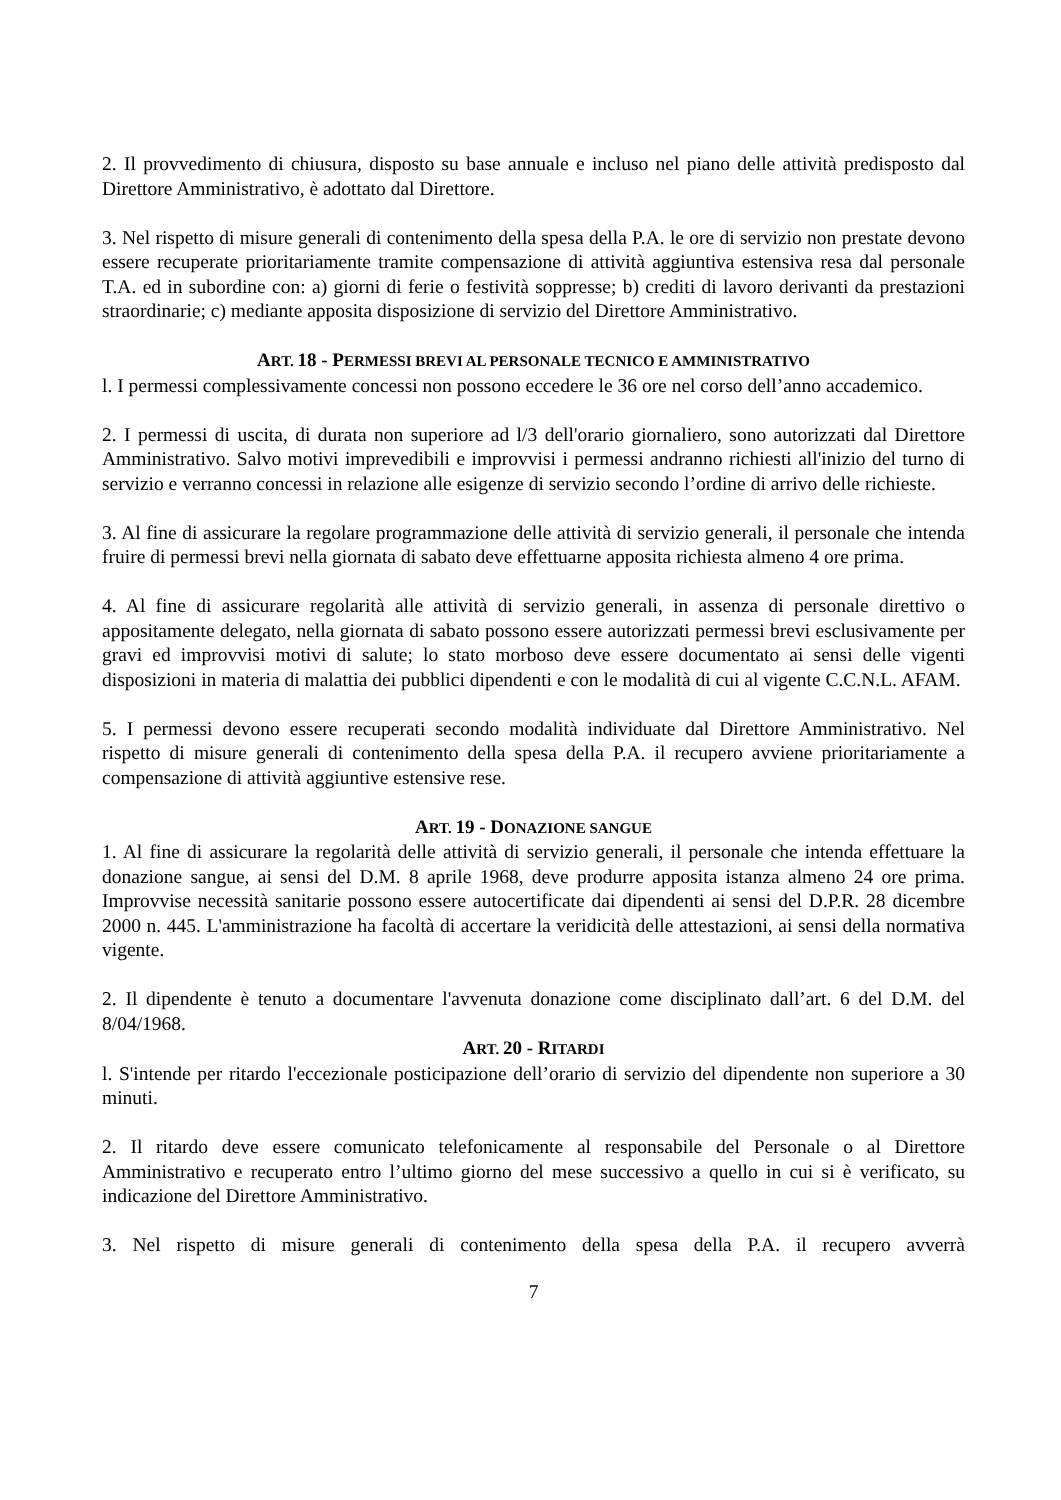2. Il provvedimento di chiusura, disposto su base annuale e incluso nel piano delle attività predisposto dal Direttore Amministrativo, è adottato dal Direttore.
3. Nel rispetto di misure generali di contenimento della spesa della P.A. le ore di servizio non prestate devono essere recuperate prioritariamente tramite compensazione di attività aggiuntiva estensiva resa dal personale T.A. ed in subordine con: a) giorni di ferie o festività soppresse; b) crediti di lavoro derivanti da prestazioni straordinarie; c) mediante apposita disposizione di servizio del Direttore Amministrativo.
ART. 18 - PERMESSI BREVI AL PERSONALE TECNICO E AMMINISTRATIVO
l. I permessi complessivamente concessi non possono eccedere le 36 ore nel corso dell’anno accademico.
2. I permessi di uscita, di durata non superiore ad l/3 dell'orario giornaliero, sono autorizzati dal Direttore Amministrativo. Salvo motivi imprevedibili e improvvisi i permessi andranno richiesti all'inizio del turno di servizio e verranno concessi in relazione alle esigenze di servizio secondo l’ordine di arrivo delle richieste.
3. Al fine di assicurare la regolare programmazione delle attività di servizio generali, il personale che intenda fruire di permessi brevi nella giornata di sabato deve effettuarne apposita richiesta almeno 4 ore prima.
4. Al fine di assicurare regolarità alle attività di servizio generali, in assenza di personale direttivo o appositamente delegato, nella giornata di sabato possono essere autorizzati permessi brevi esclusivamente per gravi ed improvvisi motivi di salute; lo stato morboso deve essere documentato ai sensi delle vigenti disposizioni in materia di malattia dei pubblici dipendenti e con le modalità di cui al vigente C.C.N.L. AFAM.
5. I permessi devono essere recuperati secondo modalità individuate dal Direttore Amministrativo. Nel rispetto di misure generali di contenimento della spesa della P.A. il recupero avviene prioritariamente a compensazione di attività aggiuntive estensive rese.
ART. 19 - DONAZIONE SANGUE
1. Al fine di assicurare la regolarità delle attività di servizio generali, il personale che intenda effettuare la donazione sangue, ai sensi del D.M. 8 aprile 1968, deve produrre apposita istanza almeno 24 ore prima. Improvvise necessità sanitarie possono essere autocertificate dai dipendenti ai sensi del D.P.R. 28 dicembre 2000 n. 445. L'amministrazione ha facoltà di accertare la veridicità delle attestazioni, ai sensi della normativa vigente.
2. Il dipendente è tenuto a documentare l'avvenuta donazione come disciplinato dall’art. 6 del D.M. del 8/04/1968.
ART. 20 - RITARDI
l. S'intende per ritardo l'eccezionale posticipazione dell’orario di servizio del dipendente non superiore a 30 minuti.
2. Il ritardo deve essere comunicato telefonicamente al responsabile del Personale o al Direttore Amministrativo e recuperato entro l’ultimo giorno del mese successivo a quello in cui si è verificato, su indicazione del Direttore Amministrativo.
3. Nel rispetto di misure generali di contenimento della spesa della P.A. il recupero avverrà
7